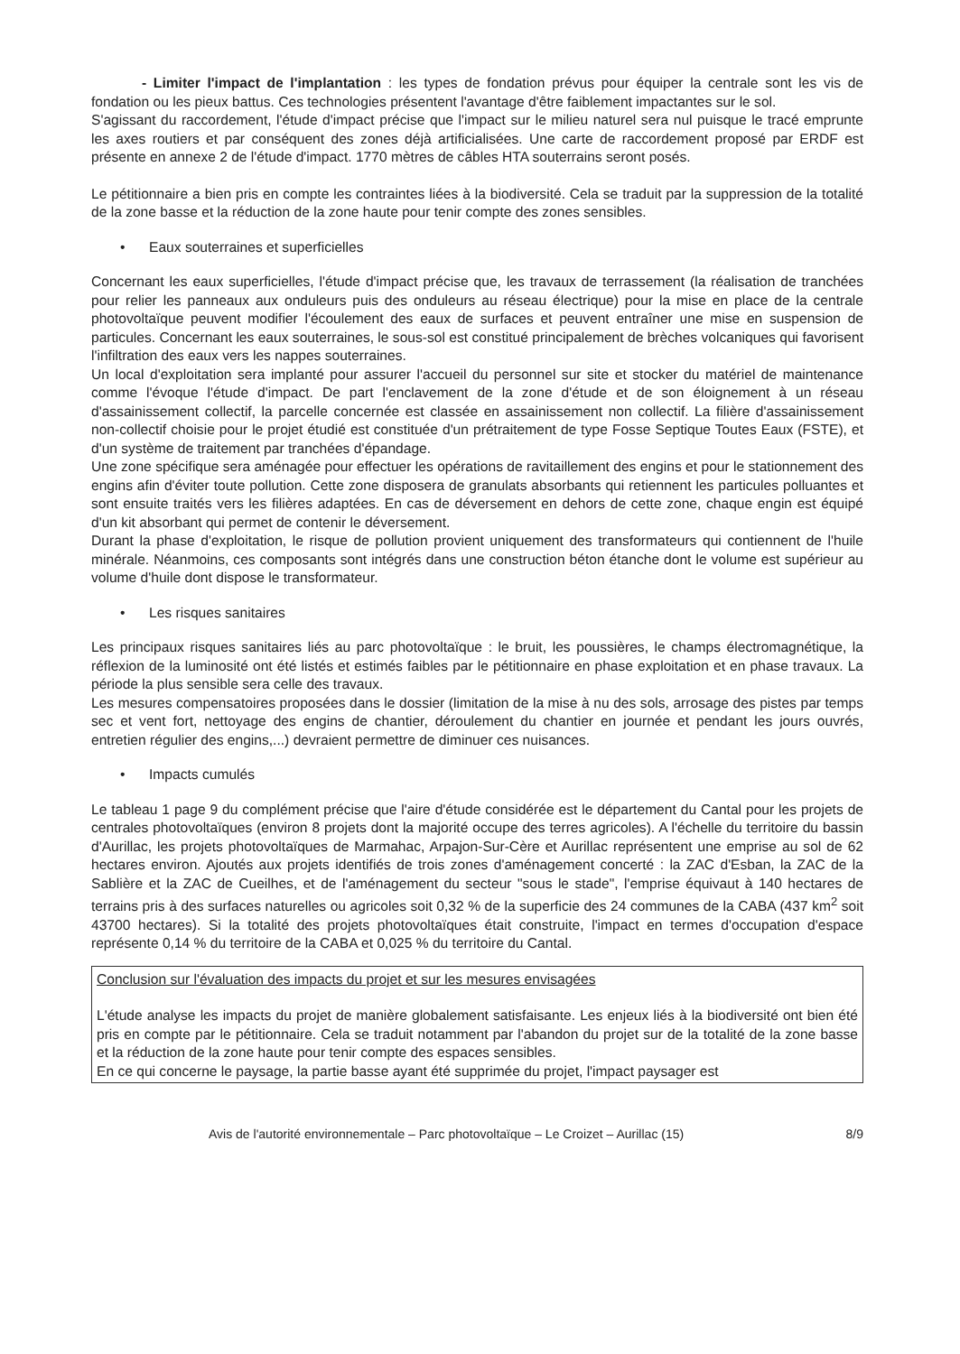- Limiter l'impact de l'implantation : les types de fondation prévus pour équiper la centrale sont les vis de fondation ou les pieux battus. Ces technologies présentent l'avantage d'être faiblement impactantes sur le sol.
S'agissant du raccordement, l'étude d'impact précise que l'impact sur le milieu naturel sera nul puisque le tracé emprunte les axes routiers et par conséquent des zones déjà artificialisées. Une carte de raccordement proposé par ERDF est présente en annexe 2 de l'étude d'impact. 1770 mètres de câbles HTA souterrains seront posés.
Le pétitionnaire a bien pris en compte les contraintes liées à la biodiversité. Cela se traduit par la suppression de la totalité de la zone basse et la réduction de la zone haute pour tenir compte des zones sensibles.
• Eaux souterraines et superficielles
Concernant les eaux superficielles, l'étude d'impact précise que, les travaux de terrassement (la réalisation de tranchées pour relier les panneaux aux onduleurs puis des onduleurs au réseau électrique) pour la mise en place de la centrale photovoltaïque peuvent modifier l'écoulement des eaux de surfaces et peuvent entraîner une mise en suspension de particules. Concernant les eaux souterraines, le sous-sol est constitué principalement de brèches volcaniques qui favorisent l'infiltration des eaux vers les nappes souterraines.
Un local d'exploitation sera implanté pour assurer l'accueil du personnel sur site et stocker du matériel de maintenance comme l'évoque l'étude d'impact. De part l'enclavement de la zone d'étude et de son éloignement à un réseau d'assainissement collectif, la parcelle concernée est classée en assainissement non collectif. La filière d'assainissement non-collectif choisie pour le projet étudié est constituée d'un prétraitement de type Fosse Septique Toutes Eaux (FSTE), et d'un système de traitement par tranchées d'épandage.
Une zone spécifique sera aménagée pour effectuer les opérations de ravitaillement des engins et pour le stationnement des engins afin d'éviter toute pollution. Cette zone disposera de granulats absorbants qui retiennent les particules polluantes et sont ensuite traités vers les filières adaptées. En cas de déversement en dehors de cette zone, chaque engin est équipé d'un kit absorbant qui permet de contenir le déversement.
Durant la phase d'exploitation, le risque de pollution provient uniquement des transformateurs qui contiennent de l'huile minérale. Néanmoins, ces composants sont intégrés dans une construction béton étanche dont le volume est supérieur au volume d'huile dont dispose le transformateur.
• Les risques sanitaires
Les principaux risques sanitaires liés au parc photovoltaïque : le bruit, les poussières, le champs électromagnétique, la réflexion de la luminosité ont été listés et estimés faibles par le pétitionnaire en phase exploitation et en phase travaux. La période la plus sensible sera celle des travaux.
Les mesures compensatoires proposées dans le dossier (limitation de la mise à nu des sols, arrosage des pistes par temps sec et vent fort, nettoyage des engins de chantier, déroulement du chantier en journée et pendant les jours ouvrés, entretien régulier des engins,...) devraient permettre de diminuer ces nuisances.
• Impacts cumulés
Le tableau 1 page 9 du complément précise que l'aire d'étude considérée est le département du Cantal pour les projets de centrales photovoltaïques (environ 8 projets dont la majorité occupe des terres agricoles). A l'échelle du territoire du bassin d'Aurillac, les projets photovoltaïques de Marmahac, Arpajon-Sur-Cère et Aurillac représentent une emprise au sol de 62 hectares environ. Ajoutés aux projets identifiés de trois zones d'aménagement concerté : la ZAC d'Esban, la ZAC de la Sablière et la ZAC de Cueilhes, et de l'aménagement du secteur "sous le stade", l'emprise équivaut à 140 hectares de terrains pris à des surfaces naturelles ou agricoles soit 0,32 % de la superficie des 24 communes de la CABA (437 km<sup>2</sup> soit 43700 hectares). Si la totalité des projets photovoltaïques était construite, l'impact en termes d'occupation d'espace représente 0,14 % du territoire de la CABA et 0,025 % du territoire du Cantal.
Conclusion sur l'évaluation des impacts du projet et sur les mesures envisagées
L'étude analyse les impacts du projet de manière globalement satisfaisante. Les enjeux liés à la biodiversité ont bien été pris en compte par le pétitionnaire. Cela se traduit notamment par l'abandon du projet sur de la totalité de la zone basse et la réduction de la zone haute pour tenir compte des espaces sensibles.
En ce qui concerne le paysage, la partie basse ayant été supprimée du projet, l'impact paysager est
Avis de l'autorité environnementale – Parc photovoltaïque – Le Croizet – Aurillac (15) 8/9